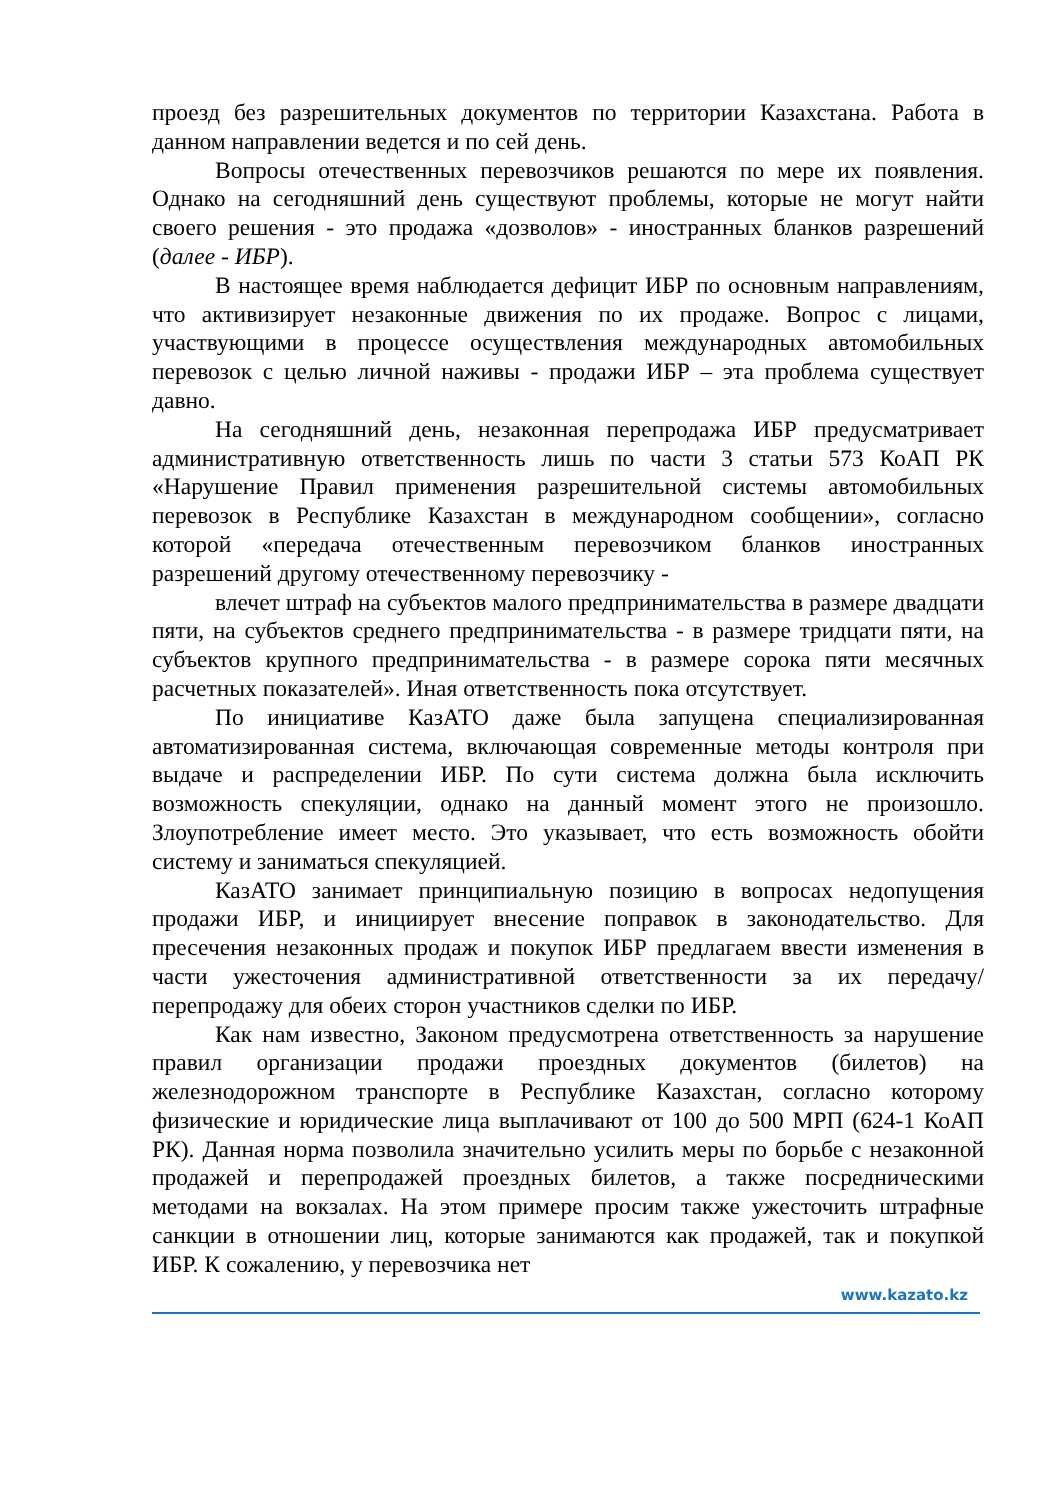проезд без разрешительных документов по территории Казахстана. Работа в данном направлении ведется и по сей день.
Вопросы отечественных перевозчиков решаются по мере их появления. Однако на сегодняшний день существуют проблемы, которые не могут найти своего решения - это продажа «дозволов» - иностранных бланков разрешений (далее - ИБР).
В настоящее время наблюдается дефицит ИБР по основным направлениям, что активизирует незаконные движения по их продаже. Вопрос с лицами, участвующими в процессе осуществления международных автомобильных перевозок с целью личной наживы - продажи ИБР – эта проблема существует давно.
На сегодняшний день, незаконная перепродажа ИБР предусматривает административную ответственность лишь по части 3 статьи 573 КоАП РК «Нарушение Правил применения разрешительной системы автомобильных перевозок в Республике Казахстан в международном сообщении», согласно которой «передача отечественным перевозчиком бланков иностранных разрешений другому отечественному перевозчику -
влечет штраф на субъектов малого предпринимательства в размере двадцати пяти, на субъектов среднего предпринимательства - в размере тридцати пяти, на субъектов крупного предпринимательства - в размере сорока пяти месячных расчетных показателей». Иная ответственность пока отсутствует.
По инициативе КазАТО даже была запущена специализированная автоматизированная система, включающая современные методы контроля при выдаче и распределении ИБР. По сути система должна была исключить возможность спекуляции, однако на данный момент этого не произошло. Злоупотребление имеет место. Это указывает, что есть возможность обойти систему и заниматься спекуляцией.
КазАТО занимает принципиальную позицию в вопросах недопущения продажи ИБР, и инициирует внесение поправок в законодательство. Для пресечения незаконных продаж и покупок ИБР предлагаем ввести изменения в части ужесточения административной ответственности за их передачу/ перепродажу для обеих сторон участников сделки по ИБР.
Как нам известно, Законом предусмотрена ответственность за нарушение правил организации продажи проездных документов (билетов) на железнодорожном транспорте в Республике Казахстан, согласно которому физические и юридические лица выплачивают от 100 до 500 МРП (624-1 КоАП РК). Данная норма позволила значительно усилить меры по борьбе с незаконной продажей и перепродажей проездных билетов, а также посредническими методами на вокзалах. На этом примере просим также ужесточить штрафные санкции в отношении лиц, которые занимаются как продажей, так и покупкой ИБР. К сожалению, у перевозчика нет
www.kazato.kz